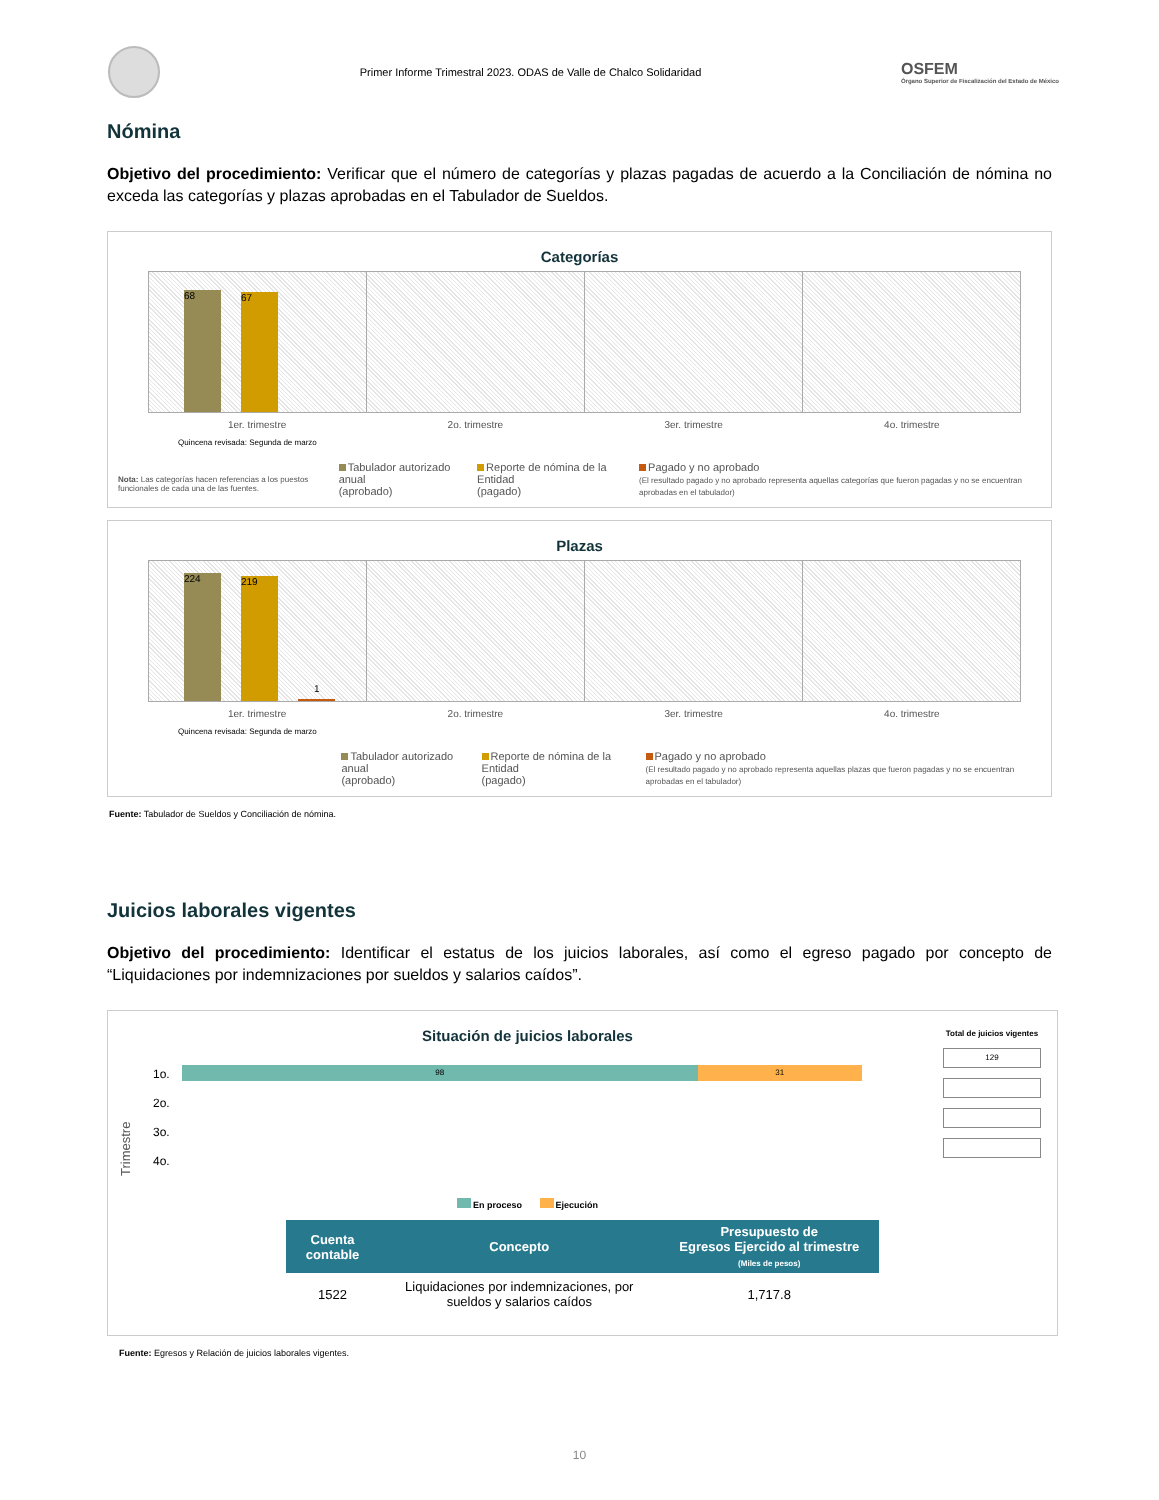Primer Informe Trimestral 2023. ODAS de Valle de Chalco Solidaridad
OSFEM
Órgano Superior de Fiscalización del Estado de México
Nómina
Objetivo del procedimiento: Verificar que el número de categorías y plazas pagadas de acuerdo a la Conciliación de nómina no exceda las categorías y plazas aprobadas en el Tabulador de Sueldos.
Categorías
68
67
1er. trimestre 2o. trimestre 3er. trimestre 4o. trimestre
Quincena revisada: Segunda de marzo
Nota: Las categorías hacen referencias a los puestos funcionales de cada una de las fuentes.
Tabulador autorizado anual
(aprobado)
Reporte de nómina de la Entidad
(pagado)
Pagado y no aprobado
(El resultado pagado y no aprobado representa aquellas categorías que fueron pagadas y no se encuentran aprobadas en el tabulador)
Plazas
224
219
1
1er. trimestre 2o. trimestre 3er. trimestre 4o. trimestre
Quincena revisada: Segunda de marzo
Tabulador autorizado anual
(aprobado)
Reporte de nómina de la Entidad
(pagado)
Pagado y no aprobado
(El resultado pagado y no aprobado representa aquellas plazas que fueron pagadas y no se encuentran aprobadas en el tabulador)
Fuente: Tabulador de Sueldos y Conciliación de nómina.
Juicios laborales vigentes
Objetivo del procedimiento: Identificar el estatus de los juicios laborales, así como el egreso pagado por concepto de “Liquidaciones por indemnizaciones por sueldos y salarios caídos”.
Situación de juicios laborales
Trimestre
1o.
2o.
3o.
4o.
98 31
En proceso Ejecución
Total de juicios vigentes
129
| Cuenta contable | Concepto | Presupuesto de Egresos Ejercido al trimestre (Miles de pesos) |
| --- | --- | --- |
| 1522 | Liquidaciones por indemnizaciones, por sueldos y salarios caídos | 1,717.8 |
Fuente: Egresos y Relación de juicios laborales vigentes.
10